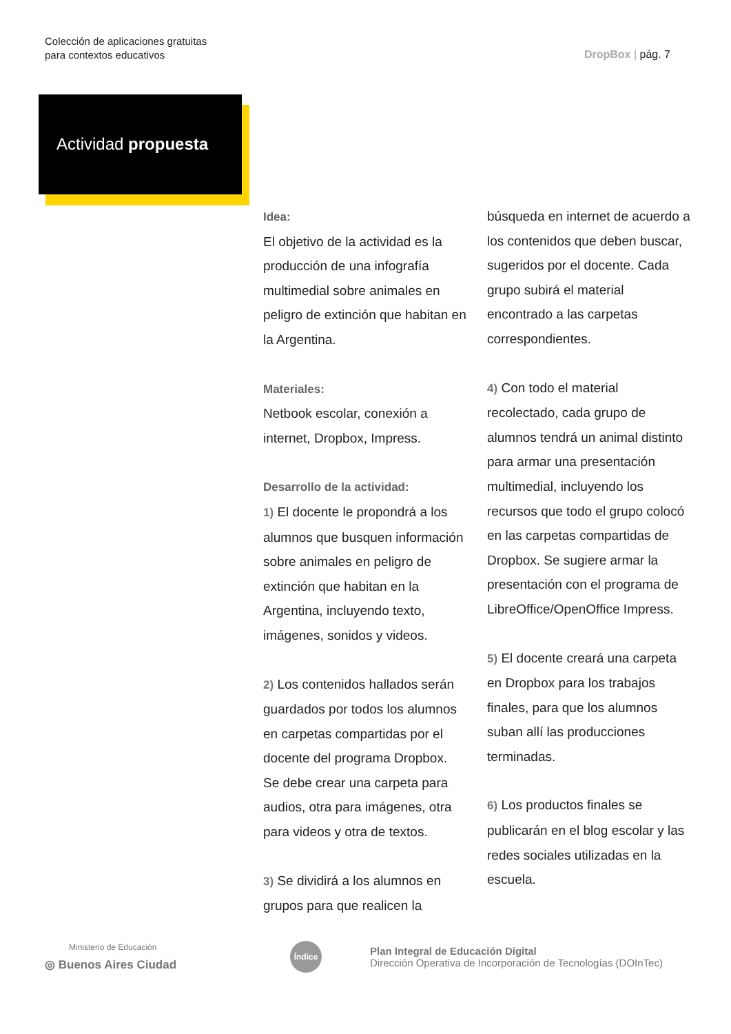Colección de aplicaciones gratuitas
para contextos educativos
DropBox | pág. 7
Actividad propuesta
Idea:
El objetivo de la actividad es la producción de una infografía multimedial sobre animales en peligro de extinción que habitan en la Argentina.
Materiales:
Netbook escolar, conexión a internet, Dropbox, Impress.
Desarrollo de la actividad:
1) El docente le propondrá a los alumnos que busquen información sobre animales en peligro de extinción que habitan en la Argentina, incluyendo texto, imágenes, sonidos y videos.
2) Los contenidos hallados serán guardados por todos los alumnos en carpetas compartidas por el docente del programa Dropbox. Se debe crear una carpeta para audios, otra para imágenes, otra para videos y otra de textos.
3) Se dividirá a los alumnos en grupos para que realicen la búsqueda en internet de acuerdo a los contenidos que deben buscar, sugeridos por el docente. Cada grupo subirá el material encontrado a las carpetas correspondientes.
4) Con todo el material recolectado, cada grupo de alumnos tendrá un animal distinto para armar una presentación multimedial, incluyendo los recursos que todo el grupo colocó en las carpetas compartidas de Dropbox. Se sugiere armar la presentación con el programa de LibreOffice/OpenOffice Impress.
5) El docente creará una carpeta en Dropbox para los trabajos finales, para que los alumnos suban allí las producciones terminadas.
6) Los productos finales se publicarán en el blog escolar y las redes sociales utilizadas en la escuela.
Ministerio de Educación
◎ Buenos Aires Ciudad
Índice
Plan Integral de Educación Digital
Dirección Operativa de Incorporación de Tecnologías (DOInTec)